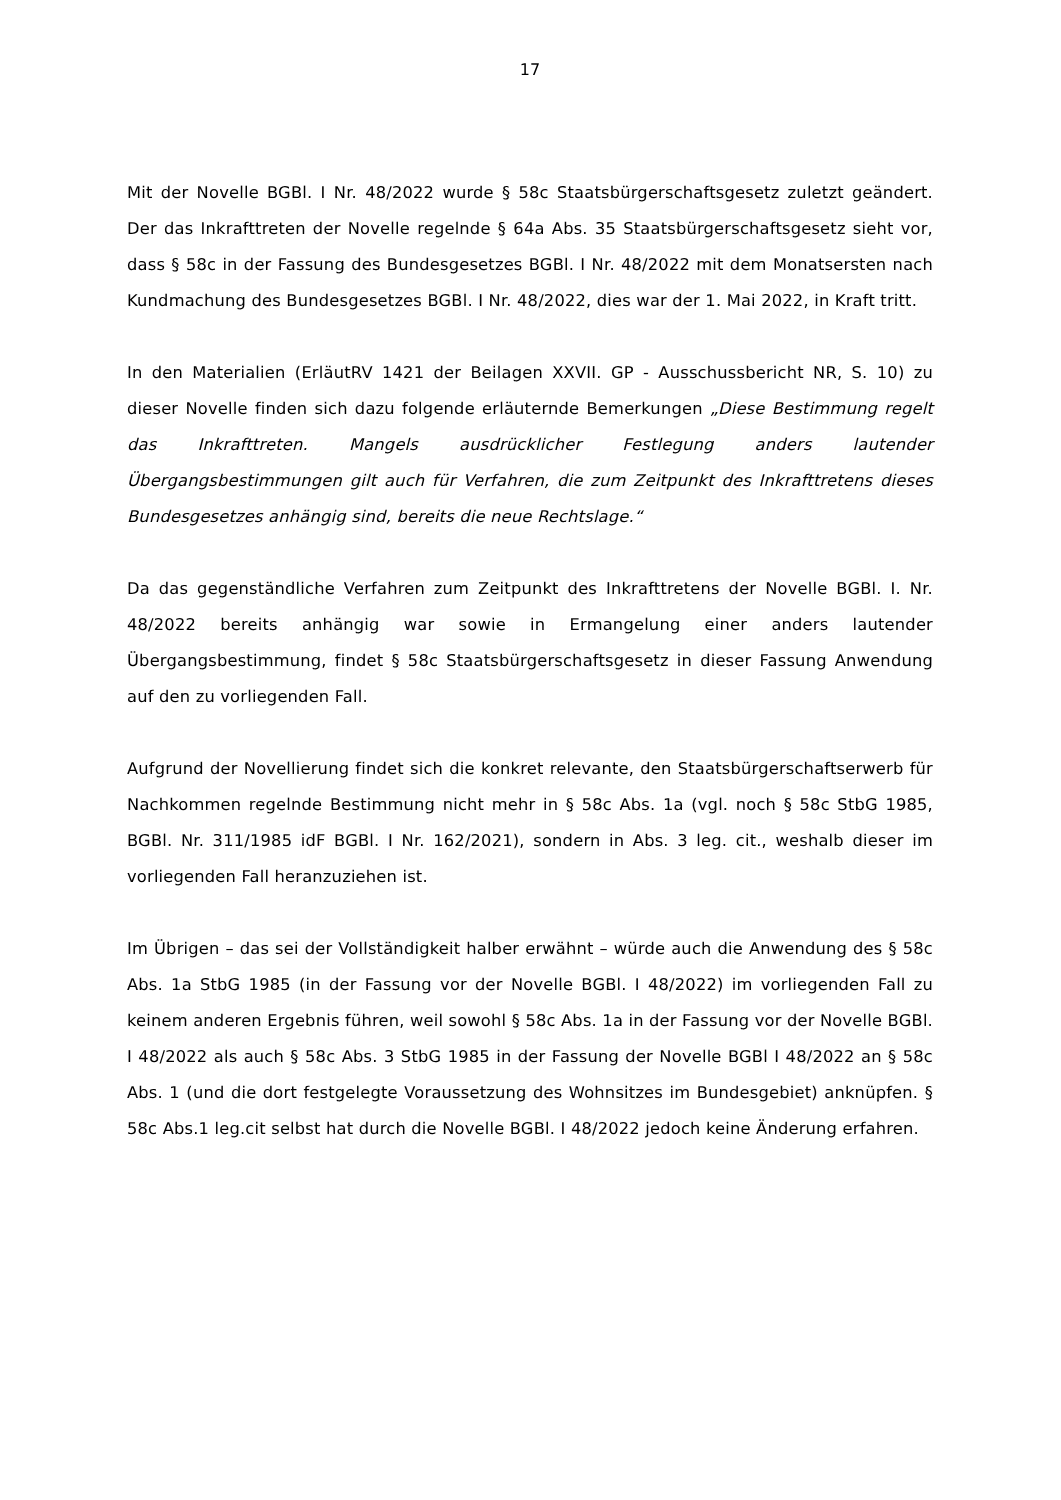17
Mit der Novelle BGBl. I Nr. 48/2022 wurde § 58c Staatsbürgerschaftsgesetz zuletzt geändert. Der das Inkrafttreten der Novelle regelnde § 64a Abs. 35 Staatsbürgerschaftsgesetz sieht vor, dass § 58c in der Fassung des Bundesgesetzes BGBl. I Nr. 48/2022 mit dem Monatsersten nach Kundmachung des Bundesgesetzes BGBl. I Nr. 48/2022, dies war der 1. Mai 2022, in Kraft tritt.
In den Materialien (ErläutRV 1421 der Beilagen XXVII. GP - Ausschussbericht NR, S. 10) zu dieser Novelle finden sich dazu folgende erläuternde Bemerkungen „Diese Bestimmung regelt das Inkrafttreten. Mangels ausdrücklicher Festlegung anders lautender Übergangsbestimmungen gilt auch für Verfahren, die zum Zeitpunkt des Inkrafttretens dieses Bundesgesetzes anhängig sind, bereits die neue Rechtslage.“
Da das gegenständliche Verfahren zum Zeitpunkt des Inkrafttretens der Novelle BGBl. I. Nr. 48/2022 bereits anhängig war sowie in Ermangelung einer anders lautender Übergangsbestimmung, findet § 58c Staatsbürgerschaftsgesetz in dieser Fassung Anwendung auf den zu vorliegenden Fall.
Aufgrund der Novellierung findet sich die konkret relevante, den Staatsbürgerschaftserwerb für Nachkommen regelnde Bestimmung nicht mehr in § 58c Abs. 1a (vgl. noch § 58c StbG 1985, BGBl. Nr. 311/1985 idF BGBl. I Nr. 162/2021), sondern in Abs. 3 leg. cit., weshalb dieser im vorliegenden Fall heranzuziehen ist.
Im Übrigen – das sei der Vollständigkeit halber erwähnt – würde auch die Anwendung des § 58c Abs. 1a StbG 1985 (in der Fassung vor der Novelle BGBl. I 48/2022) im vorliegenden Fall zu keinem anderen Ergebnis führen, weil sowohl § 58c Abs. 1a in der Fassung vor der Novelle BGBl. I 48/2022 als auch § 58c Abs. 3 StbG 1985 in der Fassung der Novelle BGBl I 48/2022 an § 58c Abs. 1 (und die dort festgelegte Voraussetzung des Wohnsitzes im Bundesgebiet) anknüpfen. § 58c Abs.1 leg.cit selbst hat durch die Novelle BGBl. I 48/2022 jedoch keine Änderung erfahren.